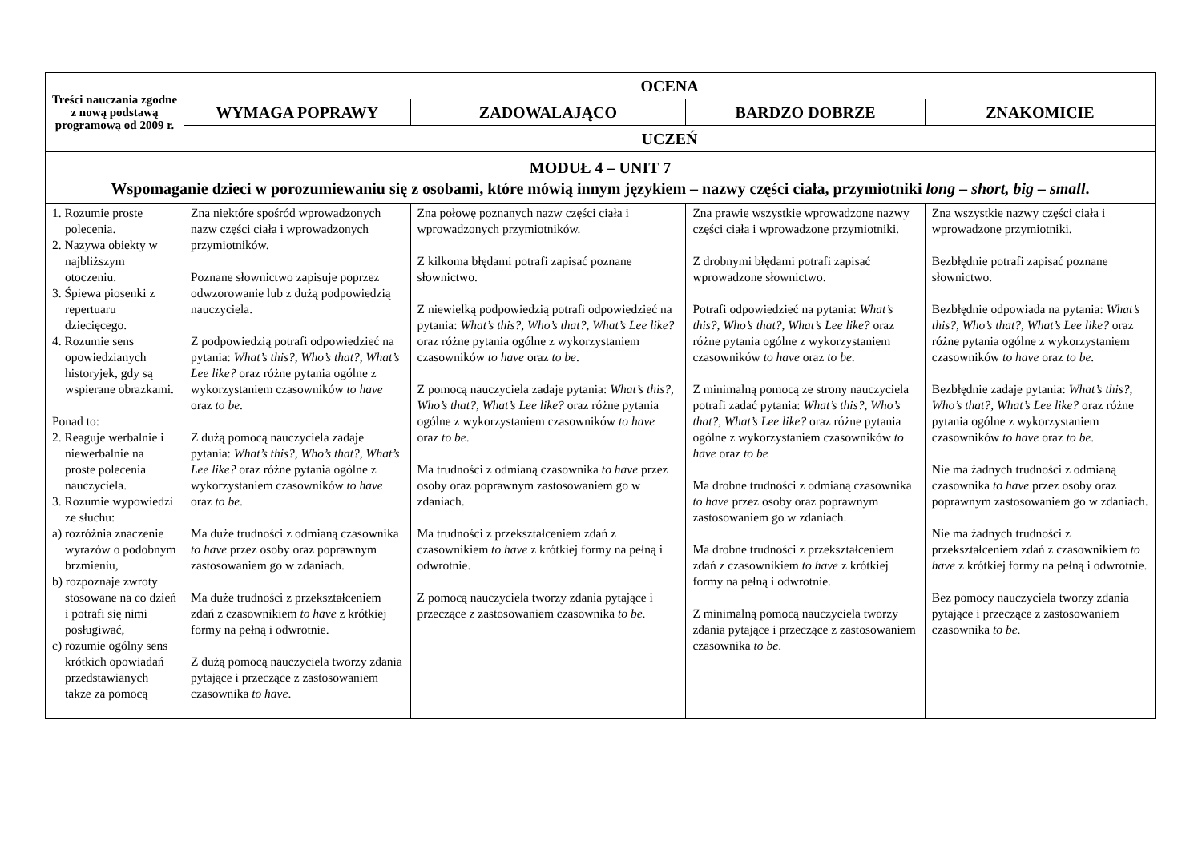| Treści nauczania zgodne z nową podstawą programową od 2009 r. | OCENA | | | |
| --- | --- | --- | --- | --- |
| | WYMAGA POPRAWY | ZADOWALAJĄCO | BARDZO DOBRZE | ZNAKOMICIE |
| | UCZEŃ | | | |
| MODUŁ 4 – UNIT 7 Wspomaganie dzieci w porozumiewaniu się z osobami, które mówią innym językiem – nazwy części ciała, przymiotniki long – short, big – small . | | | | |
| 1. Rozumie proste polecenia. 2. Nazywa obiekty w najbliższym otoczeniu. 3. Śpiewa piosenki z repertuaru dziecięcego. 4. Rozumie sens opowiedzianych historyjek, gdy są wspierane obrazkami. Ponad to: 2. Reaguje werbalnie i niewerbalnie na proste polecenia nauczyciela. 3. Rozumie wypowiedzi ze słuchu: a) rozróżnia znaczenie wyrazów o podobnym brzmieniu, b) rozpoznaje zwroty stosowane na co dzień i potrafi się nimi posługiwać, c) rozumie ogólny sens krótkich opowiadań przedstawianych także za pomocą | Zna niektóre spośród wprowadzonych nazw części ciała i wprowadzonych przymiotników. Poznane słownictwo zapisuje poprzez odwzorowanie lub z dużą podpowiedzią nauczyciela. Z podpowiedzią potrafi odpowiedzieć na pytania: What’s this?, Who’s that?, What’s Lee like? oraz różne pytania ogólne z wykorzystaniem czasowników to have oraz to be . Z dużą pomocą nauczyciela zadaje pytania: What’s this?, Who’s that?, What’s Lee like? oraz różne pytania ogólne z wykorzystaniem czasowników to have oraz to be . Ma duże trudności z odmianą czasownika to have przez osoby oraz poprawnym zastosowaniem go w zdaniach. Ma duże trudności z przekształceniem zdań z czasownikiem to have z krótkiej formy na pełną i odwrotnie. Z dużą pomocą nauczyciela tworzy zdania pytające i przeczące z zastosowaniem czasownika to have . | Zna połowę poznanych nazw części ciała i wprowadzonych przymiotników. Z kilkoma błędami potrafi zapisać poznane słownictwo. Z niewielką podpowiedzią potrafi odpowiedzieć na pytania: What’s this?, Who’s that?, What’s Lee like? oraz różne pytania ogólne z wykorzystaniem czasowników to have oraz to be . Z pomocą nauczyciela zadaje pytania: What’s this?, Who’s that?, What’s Lee like? oraz różne pytania ogólne z wykorzystaniem czasowników to have oraz to be . Ma trudności z odmianą czasownika to have przez osoby oraz poprawnym zastosowaniem go w zdaniach. Ma trudności z przekształceniem zdań z czasownikiem to have z krótkiej formy na pełną i odwrotnie. Z pomocą nauczyciela tworzy zdania pytające i przeczące z zastosowaniem czasownika to be . | Zna prawie wszystkie wprowadzone nazwy części ciała i wprowadzone przymiotniki. Z drobnymi błędami potrafi zapisać wprowadzone słownictwo. Potrafi odpowiedzieć na pytania: What’s this?, Who’s that?, What’s Lee like? oraz różne pytania ogólne z wykorzystaniem czasowników to have oraz to be . Z minimalną pomocą ze strony nauczyciela potrafi zadać pytania: What’s this?, Who’s that?, What’s Lee like? oraz różne pytania ogólne z wykorzystaniem czasowników to have oraz to be Ma drobne trudności z odmianą czasownika to have przez osoby oraz poprawnym zastosowaniem go w zdaniach. Ma drobne trudności z przekształceniem zdań z czasownikiem to have z krótkiej formy na pełną i odwrotnie. Z minimalną pomocą nauczyciela tworzy zdania pytające i przeczące z zastosowaniem czasownika to be . | Zna wszystkie nazwy części ciała i wprowadzone przymiotniki. Bezbłędnie potrafi zapisać poznane słownictwo. Bezbłędnie odpowiada na pytania: What’s this?, Who’s that?, What’s Lee like? oraz różne pytania ogólne z wykorzystaniem czasowników to have oraz to be . Bezbłędnie zadaje pytania: What’s this?, Who’s that?, What’s Lee like? oraz różne pytania ogólne z wykorzystaniem czasowników to have oraz to be . Nie ma żadnych trudności z odmianą czasownika to have przez osoby oraz poprawnym zastosowaniem go w zdaniach. Nie ma żadnych trudności z przekształceniem zdań z czasownikiem to have z krótkiej formy na pełną i odwrotnie. Bez pomocy nauczyciela tworzy zdania pytające i przeczące z zastosowaniem czasownika to be . |